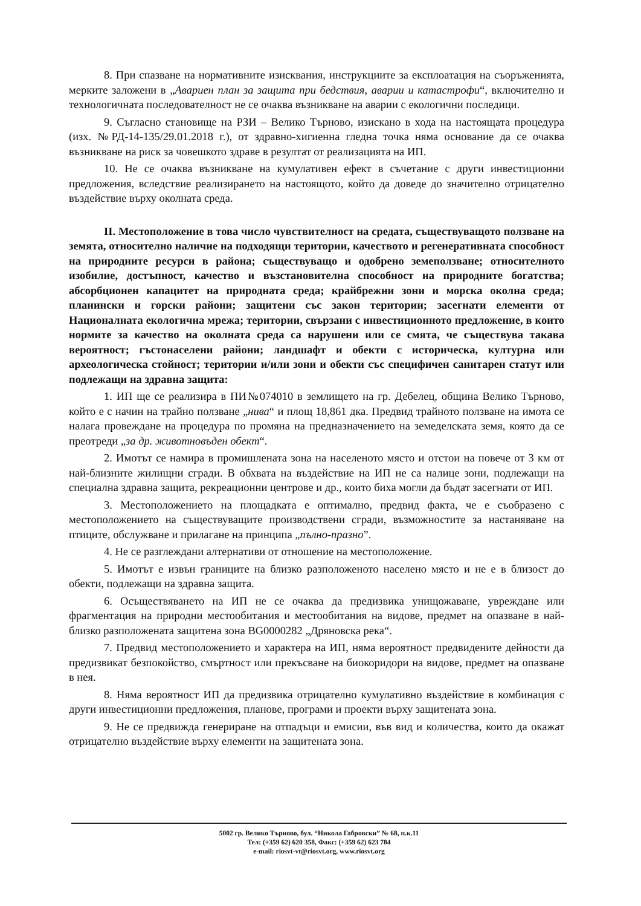8. При спазване на нормативните изисквания, инструкциите за експлоатация на съоръженията, мерките заложени в „Авариен план за защита при бедствия, аварии и катастрофи“, включително и технологичната последователност не се очаква възникване на аварии с екологични последици.
9. Съгласно становище на РЗИ – Велико Търново, изискано в хода на настоящата процедура (изх. №РД-14-135/29.01.2018 г.), от здравно-хигиенна гледна точка няма основание да се очаква възникване на риск за човешкото здраве в резултат от реализацията на ИП.
10. Не се очаква възникване на кумулативен ефект в съчетание с други инвестиционни предложения, вследствие реализирането на настоящото, който да доведе до значително отрицателно въздействие върху околната среда.
II. Местоположение в това число чувствителност на средата, съществуващото ползване на земята, относително наличие на подходящи територии, качеството и регенеративната способност на природните ресурси в района; съществуващо и одобрено земеползване; относителното изобилие, достъпност, качество и възстановителна способност на природните богатства; абсорбционен капацитет на природната среда; крайбрежни зони и морска околна среда; планински и горски райони; защитени със закон територии; засегнати елементи от Националната екологична мрежа; територии, свързани с инвестиционното предложение, в които нормите за качество на околната среда са нарушени или се смята, че съществува такава вероятност; гъстонаселени райони; ландшафт и обекти с историческа, културна или археологическа стойност; територии и/или зони и обекти със специфичен санитарен статут или подлежащи на здравна защита:
1. ИП ще се реализира в ПИ№074010 в землището на гр. Дебелец, община Велико Търново, който е с начин на трайно ползване „нива“ и площ 18,861 дка. Предвид трайното ползване на имота се налага провеждане на процедура по промяна на предназначението на земеделската земя, която да се преотреди „за др. животновъден обект“.
2. Имотът се намира в промишлената зона на населеното място и отстои на повече от 3 км от най-близните жилищни сгради. В обхвата на въздействие на ИП не са налице зони, подлежащи на специална здравна защита, рекреационни центрове и др., които биха могли да бъдат засегнати от ИП.
3. Местоположението на площадката е оптимално, предвид факта, че е съобразено с местоположението на съществуващите производствени сгради, възможностите за настаняване на птиците, обслужване и прилагане на принципа „пълно-празно”.
4. Не се разглеждани алтернативи от отношение на местоположение.
5. Имотът е извън границите на близко разположеното населено място и не е в близост до обекти, подлежащи на здравна защита.
6. Осъществяването на ИП не се очаква да предизвика унищожаване, увреждане или фрагментация на природни местообитания и местообитания на видове, предмет на опазване в най-близко разположената защитена зона BG0000282 „Дряновска река“.
7. Предвид местоположението и характера на ИП, няма вероятност предвидените дейности да предизвикат безпокойство, смъртност или прекъсване на биокоридори на видове, предмет на опазване в нея.
8. Няма вероятност ИП да предизвика отрицателно кумулативно въздействие в комбинация с други инвестиционни предложения, планове, програми и проекти върху защитената зона.
9. Не се предвижда генериране на отпадъци и емисии, във вид и количества, които да окажат отрицателно въздействие върху елементи на защитената зона.
5002 гр. Велико Търново, бул. “Никола Габровски” № 68, п.к.11
Тел: (+359 62) 620 358, Факс: (+359 62) 623 784
e-mail: riosvt-vt@riosvt.org, www.riosvt.org